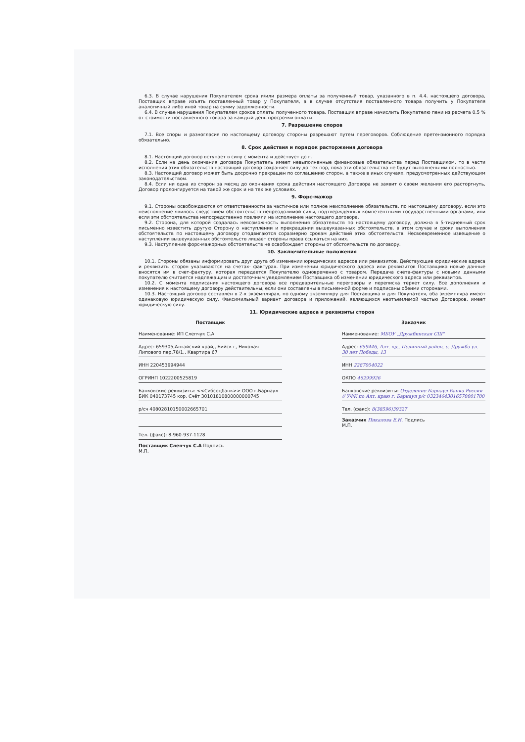6.3. В случае нарушения Покупателем срока и/или размера оплаты за полученный товар, указанного в п. 4.4. настоящего договора, Поставщик вправе изъять поставленный товар у Покупателя, а в случае отсутствия поставленного товара получить у Покупателя аналогичный либо иной товар на сумму задолженности.
6.4. В случае нарушения Покупателем сроков оплаты полученного товара. Поставщик вправе начислить Покупателю пени из расчета 0,5 % от стоимости поставленного товара за каждый день просрочки оплаты.
7. Разрешение споров
7.1. Все споры и разногласия по настоящему договору стороны разрешают путем переговоров. Соблюдение претензионного порядка обязательно.
8. Срок действия и порядок расторжения договора
8.1. Настоящий договор вступает в силу с момента и действует до г.
8.2. Если на день окончания договора Покупатель имеет невыполненные финансовые обязательства перед Поставщиком, то в части исполнения этих обязательств настоящий договор сохраняет силу до тех пор, пока эти обязательства не будут выполнены им полностью.
8.3. Настоящий договор может быть досрочно прекращен по соглашению сторон, а также в иных случаях, предусмотренных действующим законодательством.
8.4. Если ни одна из сторон за месяц до окончания срока действия настоящего Договора не заявит о своем желании его расторгнуть, Договор пролонгируется на такой же срок и на тех же условиях.
9. Форс-мажор
9.1. Стороны освобождаются от ответственности за частичное или полное неисполнение обязательств, по настоящему договору, если это неисполнение явилось следствием обстоятельств непреодолимой силы, подтвержденных компетентными государственными органами, или если эти обстоятельства непосредственно повлияли на исполнение настоящего договора.
9.2. Сторона, для которой создалась невозможность выполнения обязательств по настоящему договору, должна в 5-тидневный срок письменно известить другую Сторону о наступлении и прекращении вышеуказанных обстоятельств, в этом случае и сроки выполнения обстоятельств по настоящему договору отодвигаются соразмерно срокам действий этих обстоятельств. Несвоевременное извещение о наступлении вышеуказанных обстоятельств лишает стороны права ссылаться на них.
9.3. Наступление форс-мажорных обстоятельств не освобождает стороны от обстоятельств по договору.
10. Заключительные положения
10.1. Стороны обязаны информировать друг друга об изменении юридических адресов или реквизитов. Действующие юридические адреса и реквизиты сторон указываются на счетах- фактурах. При изменении юридического адреса или реквизитов Поставщика новые данные вносятся им в счет-фактуру, которая передается Покупателю одновременно с товаром. Передача счета-фактуры с новыми данными покупателю считается надлежащим и достаточным уведомлением Поставщика об изменении юридического адреса или реквизитов.
10.2. С момента подписания настоящего договора все предварительные переговоры и переписка теряет силу. Все дополнения и изменения к настоящему договору действительны, если они составлены в письменной форме и подписаны обеими сторонами.
10.3. Настоящий договор составлен в 2-х экземплярах, по одному экземпляру для Поставщика и для Покупателя, оба экземпляра имеют одинаковую юридическую силу. Факсимильный вариант договора и приложений, являющихся неотъемлемой частью Договоров, имеет юридическую силу.
11. Юридические адреса и реквизиты сторон
Поставщик
Наименование: ИП Слепчук С.А
Адрес: 659305,Алтайский край,, Бийск г, Николая Липового пер,78/1,, Квартира 67
ИНН 220453994944
ОГРИНП 1022200525819
Банковские реквизиты: <<Сибсоцбанк>> ООО г.Барнаул БИК 040173745 кор. Счёт 30101810800000000745
р/сч 40802810150002665701
Тел. (факс): 8-960-937-1128
Поставщик Слепчук С.А Подпись
М.П.
Заказчик
Наименование: МБОУ „Дружбинская СШ"
Адрес: 659446, Алт. кр., Целинный район, с. Дружба ул. 30 лет Победы, 13
ИНН 2287004022
ОКПО 46299926
Банковские реквизиты: Отделение Барнаул Банка России // УФК по Алт. краю г. Барнаул р/с 03234643016570001700
Тел. (факс): 8(38596)39327
Заказчик Пикалова Е.Н. Подпись
М.П.